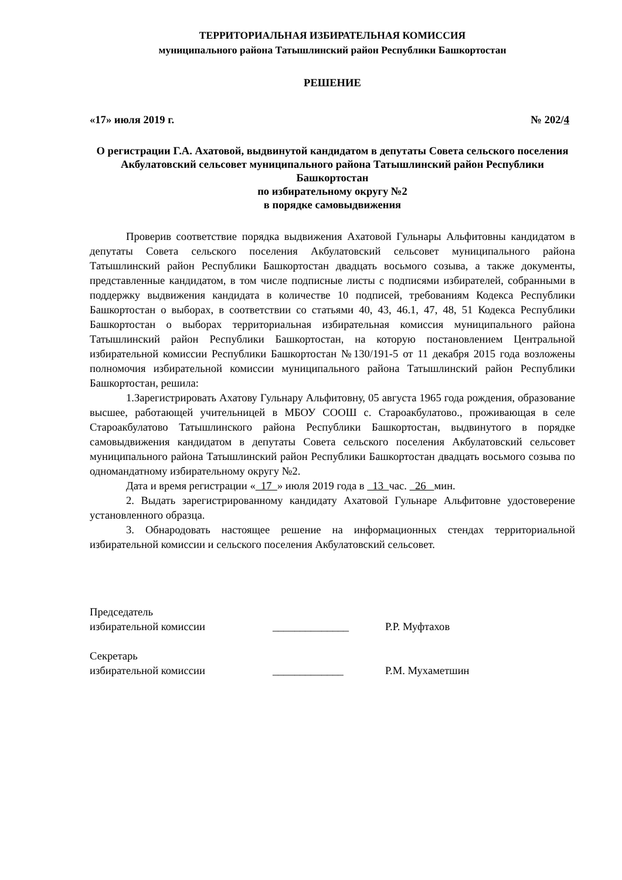ТЕРРИТОРИАЛЬНАЯ ИЗБИРАТЕЛЬНАЯ КОМИССИЯ
муниципального района Татышлинский район Республики Башкортостан
РЕШЕНИЕ
«17» июля 2019 г. № 202/4
О регистрации Г.А. Ахатовой, выдвинутой кандидатом в депутаты Совета сельского поселения Акбулатовский сельсовет муниципального района Татышлинский район Республики Башкортостан
по избирательному округу №2
в порядке самовыдвижения
Проверив соответствие порядка выдвижения Ахатовой Гульнары Альфитовны кандидатом в депутаты Совета сельского поселения Акбулатовский сельсовет муниципального района Татышлинский район Республики Башкортостан двадцать восьмого созыва, а также документы, представленные кандидатом, в том числе подписные листы с подписями избирателей, собранными в поддержку выдвижения кандидата в количестве 10 подписей, требованиям Кодекса Республики Башкортостан о выборах, в соответствии со статьями 40, 43, 46.1, 47, 48, 51 Кодекса Республики Башкортостан о выборах территориальная избирательная комиссия муниципального района Татышлинский район Республики Башкортостан, на которую постановлением Центральной избирательной комиссии Республики Башкортостан №130/191-5 от 11 декабря 2015 года возложены полномочия избирательной комиссии муниципального района Татышлинский район Республики Башкортостан, решила:
1.Зарегистрировать Ахатову Гульнару Альфитовну, 05 августа 1965 года рождения, образование высшее, работающей учительницей в МБОУ СООШ с. Староакбулатово., проживающая в селе Староакбулатово Татышлинского района Республики Башкортостан, выдвинутого в порядке самовыдвижения кандидатом в депутаты Совета сельского поселения Акбулатовский сельсовет муниципального района Татышлинский район Республики Башкортостан двадцать восьмого созыва по одномандатному избирательному округу №2.
Дата и время регистрации « 17 » июля 2019 года в 13 час. 26 мин.
2. Выдать зарегистрированному кандидату Ахатовой Гульнаре Альфитовне удостоверение установленного образца.
3. Обнародовать настоящее решение на информационных стендах территориальной избирательной комиссии и сельского поселения Акбулатовский сельсовет.
Председатель
избирательной комиссии ______________ Р.Р. Муфтахов
Секретарь
избирательной комиссии _____________ Р.М. Мухаметшин